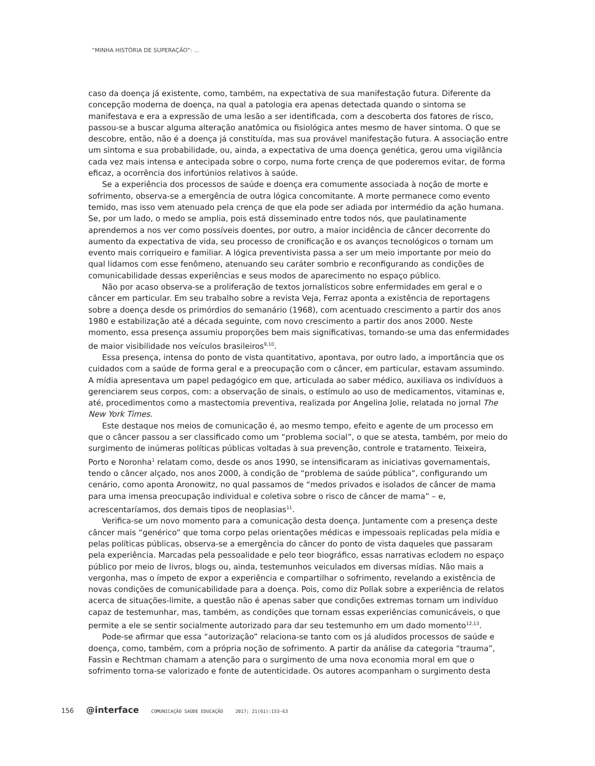“MINHA HISTÓRIA DE SUPERAÇÃO”: ...
caso da doença já existente, como, também, na expectativa de sua manifestação futura. Diferente da concepção moderna de doença, na qual a patologia era apenas detectada quando o sintoma se manifestava e era a expressão de uma lesão a ser identificada, com a descoberta dos fatores de risco, passou-se a buscar alguma alteração anatômica ou fisiológica antes mesmo de haver sintoma. O que se descobre, então, não é a doença já constituída, mas sua provável manifestação futura. A associação entre um sintoma e sua probabilidade, ou, ainda, a expectativa de uma doença genética, gerou uma vigilância cada vez mais intensa e antecipada sobre o corpo, numa forte crença de que poderemos evitar, de forma eficaz, a ocorrência dos infortúnios relativos à saúde.
Se a experiência dos processos de saúde e doença era comumente associada à noção de morte e sofrimento, observa-se a emergência de outra lógica concomitante. A morte permanece como evento temido, mas isso vem atenuado pela crença de que ela pode ser adiada por intermédio da ação humana. Se, por um lado, o medo se amplia, pois está disseminado entre todos nós, que paulatinamente aprendemos a nos ver como possíveis doentes, por outro, a maior incidência de câncer decorrente do aumento da expectativa de vida, seu processo de cronificação e os avanços tecnológicos o tornam um evento mais corriqueiro e familiar. A lógica preventivista passa a ser um meio importante por meio do qual lidamos com esse fenômeno, atenuando seu caráter sombrio e reconfigurando as condições de comunicabilidade dessas experiências e seus modos de aparecimento no espaço público.
Não por acaso observa-se a proliferação de textos jornalísticos sobre enfermidades em geral e o câncer em particular. Em seu trabalho sobre a revista Veja, Ferraz aponta a existência de reportagens sobre a doença desde os primórdios do semanário (1968), com acentuado crescimento a partir dos anos 1980 e estabilização até a década seguinte, com novo crescimento a partir dos anos 2000. Neste momento, essa presença assumiu proporções bem mais significativas, tornando-se uma das enfermidades de maior visibilidade nos veículos brasileiros<sup>9,10</sup>.
Essa presença, intensa do ponto de vista quantitativo, apontava, por outro lado, a importância que os cuidados com a saúde de forma geral e a preocupação com o câncer, em particular, estavam assumindo. A mídia apresentava um papel pedagógico em que, articulada ao saber médico, auxiliava os indivíduos a gerenciarem seus corpos, com: a observação de sinais, o estímulo ao uso de medicamentos, vitaminas e, até, procedimentos como a mastectomia preventiva, realizada por Angelina Jolie, relatada no jornal The New York Times.
Este destaque nos meios de comunicação é, ao mesmo tempo, efeito e agente de um processo em que o câncer passou a ser classificado como um “problema social”, o que se atesta, também, por meio do surgimento de inúmeras políticas públicas voltadas à sua prevenção, controle e tratamento. Teixeira, Porto e Noronha<sup>1</sup> relatam como, desde os anos 1990, se intensificaram as iniciativas governamentais, tendo o câncer alçado, nos anos 2000, à condição de “problema de saúde pública”, configurando um cenário, como aponta Aronowitz, no qual passamos de “medos privados e isolados de câncer de mama para uma imensa preocupação individual e coletiva sobre o risco de câncer de mama” – e, acrescentaríamos, dos demais tipos de neoplasias<sup>11</sup>.
Verifica-se um novo momento para a comunicação desta doença. Juntamente com a presença deste câncer mais “genérico” que toma corpo pelas orientações médicas e impessoais replicadas pela mídia e pelas políticas públicas, observa-se a emergência do câncer do ponto de vista daqueles que passaram pela experiência. Marcadas pela pessoalidade e pelo teor biográfico, essas narrativas eclodem no espaço público por meio de livros, blogs ou, ainda, testemunhos veiculados em diversas mídias. Não mais a vergonha, mas o ímpeto de expor a experiência e compartilhar o sofrimento, revelando a existência de novas condições de comunicabilidade para a doença. Pois, como diz Pollak sobre a experiência de relatos acerca de situações-limite, a questão não é apenas saber que condições extremas tornam um indivíduo capaz de testemunhar, mas, também, as condições que tornam essas experiências comunicáveis, o que permite a ele se sentir socialmente autorizado para dar seu testemunho em um dado momento<sup>12,13</sup>.
Pode-se afirmar que essa “autorização” relaciona-se tanto com os já aludidos processos de saúde e doença, como, também, com a própria noção de sofrimento. A partir da análise da categoria “trauma”, Fassin e Rechtman chamam a atenção para o surgimento de uma nova economia moral em que o sofrimento torna-se valorizado e fonte de autenticidade. Os autores acompanham o surgimento desta
156 @interface COMUNICAÇÃO SAÚDE EDUCAÇÃO 2017; 21(61):153-63